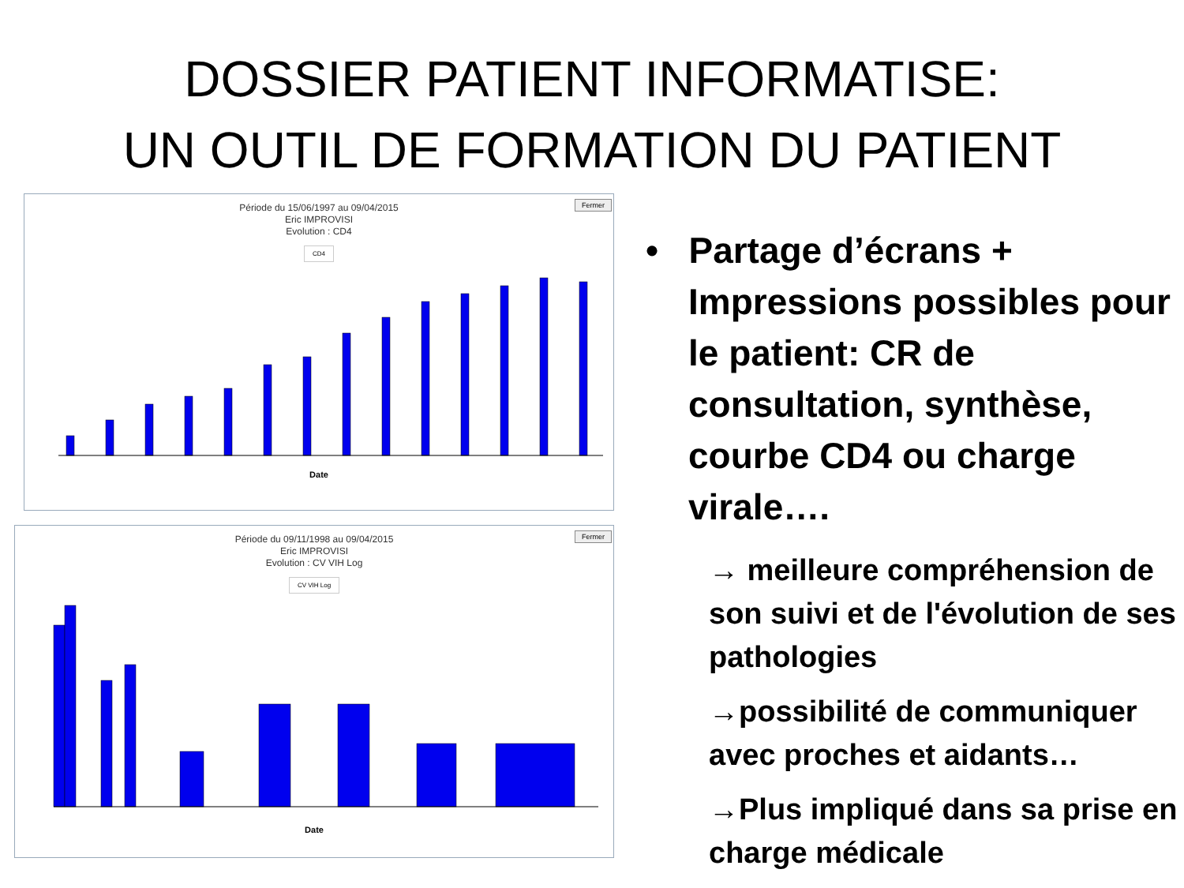DOSSIER PATIENT INFORMATISE:
UN OUTIL DE FORMATION DU PATIENT
Fermer
Période du 15/06/1997 au 09/04/2015
Eric IMPROVISI
Evolution : CD4
CD4
Date
Fermer
Période du 09/11/1998 au 09/04/2015
Eric IMPROVISI
Evolution : CV VIH Log
CV VIH Log
Date
• Partage d’écrans + Impressions possibles pour le patient: CR de consultation, synthèse, courbe CD4 ou charge virale….
→ meilleure compréhension de son suivi et de l'évolution de ses pathologies
→possibilité de communiquer avec proches et aidants…
→Plus impliqué dans sa prise en charge médicale